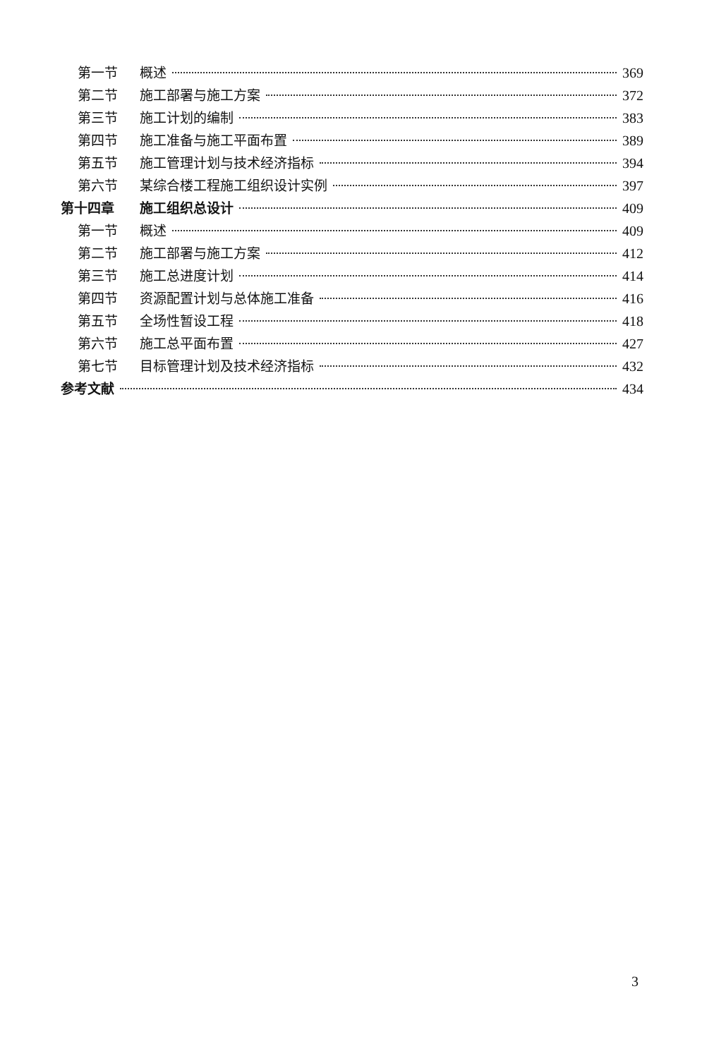第一节 概述 369
第二节 施工部署与施工方案 372
第三节 施工计划的编制 383
第四节 施工准备与施工平面布置 389
第五节 施工管理计划与技术经济指标 394
第六节 某综合楼工程施工组织设计实例 397
第十四章 施工组织总设计 409
第一节 概述 409
第二节 施工部署与施工方案 412
第三节 施工总进度计划 414
第四节 资源配置计划与总体施工准备 416
第五节 全场性暂设工程 418
第六节 施工总平面布置 427
第七节 目标管理计划及技术经济指标 432
参考文献 434
3